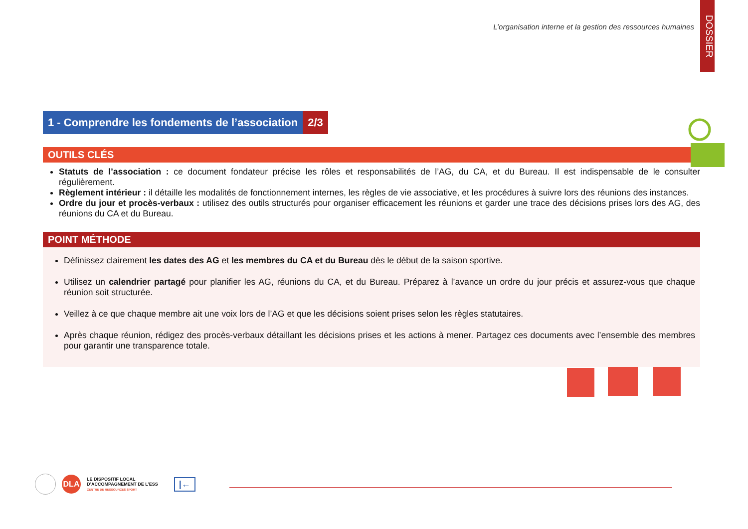DOSSIER
L’organisation interne et la gestion des ressources humaines
1 - Comprendre les fondements de l’association 2/3
OUTILS CLÉS
Statuts de l’association : ce document fondateur précise les rôles et responsabilités de l’AG, du CA, et du Bureau. Il est indispensable de le consulter régulièrement.
Règlement intérieur : il détaille les modalités de fonctionnement internes, les règles de vie associative, et les procédures à suivre lors des réunions des instances.
Ordre du jour et procès-verbaux : utilisez des outils structurés pour organiser efficacement les réunions et garder une trace des décisions prises lors des AG, des réunions du CA et du Bureau.
POINT MÉTHODE
Définissez clairement les dates des AG et les membres du CA et du Bureau dès le début de la saison sportive.
Utilisez un calendrier partagé pour planifier les AG, réunions du CA, et du Bureau. Préparez à l’avance un ordre du jour précis et assurez-vous que chaque réunion soit structurée.
Veillez à ce que chaque membre ait une voix lors de l’AG et que les décisions soient prises selon les règles statutaires.
Après chaque réunion, rédigez des procès-verbaux détaillant les décisions prises et les actions à mener. Partagez ces documents avec l’ensemble des membres pour garantir une transparence totale.
DLA
LE DISPOSITIF LOCAL
D’ACCOMPAGNEMENT DE L’ESS
CENTRE DE RESSOURCES SPORT
|←